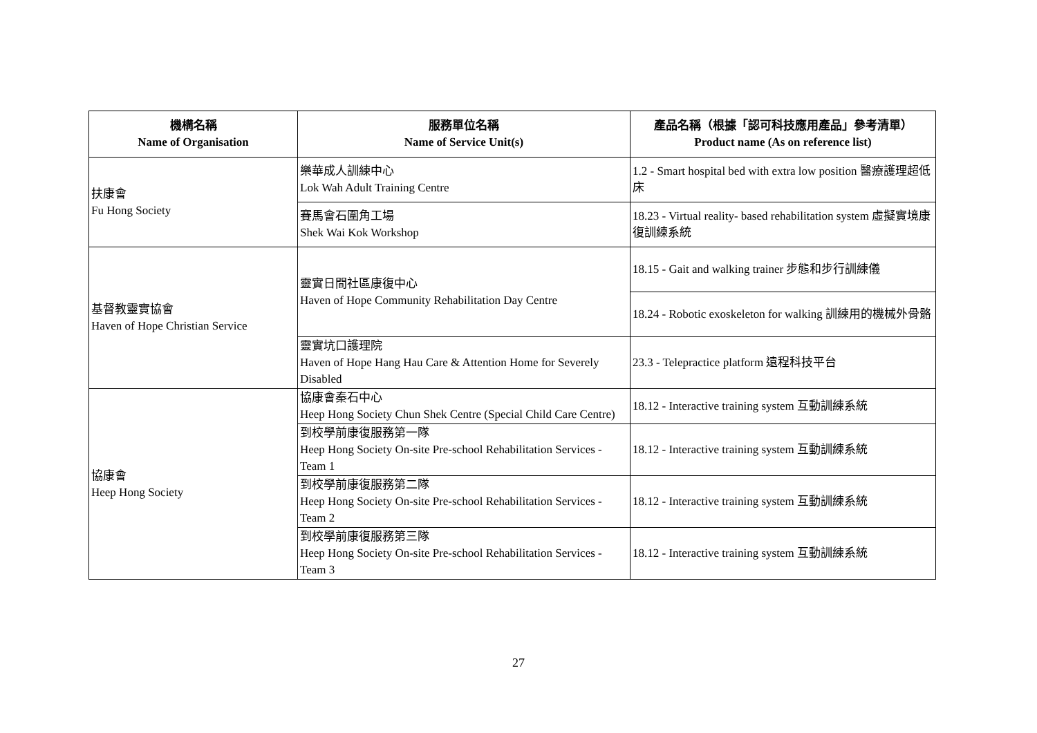| 機構名稱 Name of Organisation | 服務單位名稱 Name of Service Unit(s) | 產品名稱（根據「認可科技應用產品」參考清單） Product name (As on reference list) |
| --- | --- | --- |
| 扶康會 Fu Hong Society | 樂華成人訓練中心 Lok Wah Adult Training Centre | 1.2 - Smart hospital bed with extra low position 醫療護理超低床 |
| | 賽馬會石圍角工場 Shek Wai Kok Workshop | 18.23 - Virtual reality- based rehabilitation system 虛擬實境康復訓練系統 |
| 基督教靈實協會 Haven of Hope Christian Service | 靈實日間社區康復中心 Haven of Hope Community Rehabilitation Day Centre | 18.15 - Gait and walking trainer 步態和步行訓練儀 |
| | | 18.24 - Robotic exoskeleton for walking 訓練用的機械外骨骼 |
| | 靈實坑口護理院 Haven of Hope Hang Hau Care & Attention Home for Severely Disabled | 23.3 - Telepractice platform 遠程科技平台 |
| 協康會 Heep Hong Society | 協康會秦石中心 Heep Hong Society Chun Shek Centre (Special Child Care Centre) | 18.12 - Interactive training system 互動訓練系統 |
| | 到校學前康復服務第一隊 Heep Hong Society On-site Pre-school Rehabilitation Services - Team 1 | 18.12 - Interactive training system 互動訓練系統 |
| | 到校學前康復服務第二隊 Heep Hong Society On-site Pre-school Rehabilitation Services - Team 2 | 18.12 - Interactive training system 互動訓練系統 |
| | 到校學前康復服務第三隊 Heep Hong Society On-site Pre-school Rehabilitation Services - Team 3 | 18.12 - Interactive training system 互動訓練系統 |
27